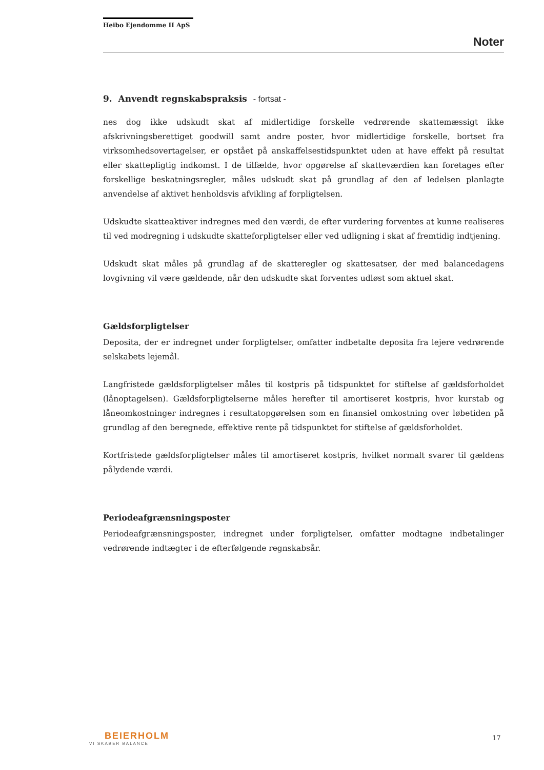Heibo Ejendomme II ApS
Noter
9. Anvendt regnskabspraksis - fortsat -
nes dog ikke udskudt skat af midlertidige forskelle vedrørende skattemæssigt ikke afskrivningsberettiget goodwill samt andre poster, hvor midlertidige forskelle, bortset fra virksomhedsovertagelser, er opstået på anskaffelsestidspunktet uden at have effekt på resultat eller skattepligtig indkomst. I de tilfælde, hvor opgørelse af skatteværdien kan foretages efter forskellige beskatningsregler, måles udskudt skat på grundlag af den af ledelsen planlagte anvendelse af aktivet henholdsvis afvikling af forpligtelsen.
Udskudte skatteaktiver indregnes med den værdi, de efter vurdering forventes at kunne realiseres til ved modregning i udskudte skatteforpligtelser eller ved udligning i skat af fremtidig indtjening.
Udskudt skat måles på grundlag af de skatteregler og skattesatser, der med balancedagens lovgivning vil være gældende, når den udskudte skat forventes udløst som aktuel skat.
Gældsforpligtelser
Deposita, der er indregnet under forpligtelser, omfatter indbetalte deposita fra lejere vedrørende selskabets lejemål.
Langfristede gældsforpligtelser måles til kostpris på tidspunktet for stiftelse af gældsforholdet (lånoptagelsen). Gældsforpligtelserne måles herefter til amortiseret kostpris, hvor kurstab og låneomkostninger indregnes i resultatopgørelsen som en finansiel omkostning over løbetiden på grundlag af den beregnede, effektive rente på tidspunktet for stiftelse af gældsforholdet.
Kortfristede gældsforpligtelser måles til amortiseret kostpris, hvilket normalt svarer til gældens pålydende værdi.
Periodeafgrænsningsposter
Periodeafgrænsningsposter, indregnet under forpligtelser, omfatter modtagne indbetalinger vedrørende indtægter i de efterfølgende regnskabsår.
BEIERHOLM
VI SKABER BALANCE
17